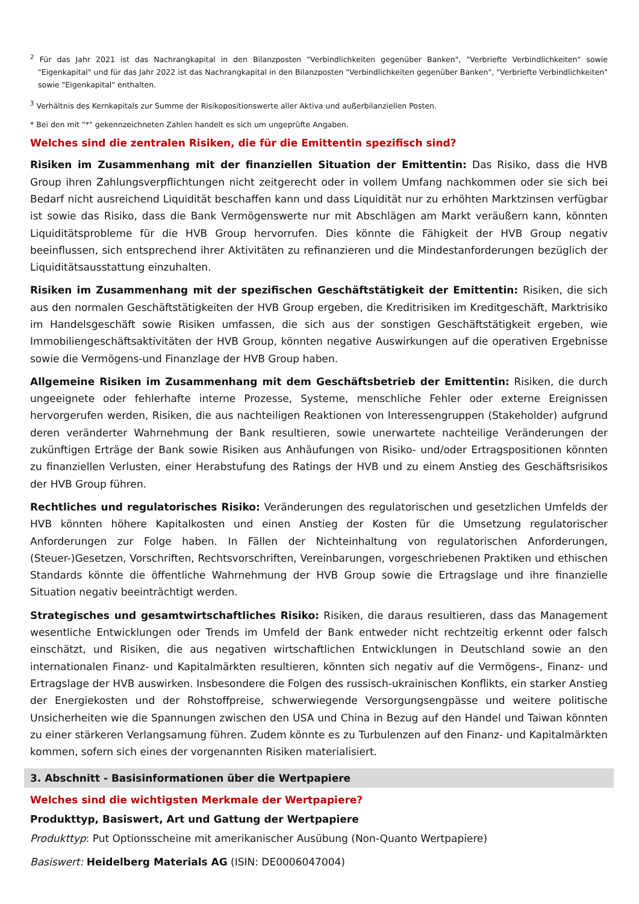<sup>2</sup> Für das Jahr 2021 ist das Nachrangkapital in den Bilanzposten "Verbindlichkeiten gegenüber Banken", "Verbriefte Verbindlichkeiten" sowie "Eigenkapital" und für das Jahr 2022 ist das Nachrangkapital in den Bilanzposten "Verbindlichkeiten gegenüber Banken", "Verbriefte Verbindlichkeiten" sowie "Eigenkapital" enthalten.
<sup>3</sup> Verhältnis des Kernkapitals zur Summe der Risikopositionswerte aller Aktiva und außerbilanziellen Posten.
* Bei den mit "*" gekennzeichneten Zahlen handelt es sich um ungeprüfte Angaben.
Welches sind die zentralen Risiken, die für die Emittentin spezifisch sind?
Risiken im Zusammenhang mit der finanziellen Situation der Emittentin: Das Risiko, dass die HVB Group ihren Zahlungsverpflichtungen nicht zeitgerecht oder in vollem Umfang nachkommen oder sie sich bei Bedarf nicht ausreichend Liquidität beschaffen kann und dass Liquidität nur zu erhöhten Marktzinsen verfügbar ist sowie das Risiko, dass die Bank Vermögenswerte nur mit Abschlägen am Markt veräußern kann, könnten Liquiditätsprobleme für die HVB Group hervorrufen. Dies könnte die Fähigkeit der HVB Group negativ beeinflussen, sich entsprechend ihrer Aktivitäten zu refinanzieren und die Mindestanforderungen bezüglich der Liquiditätsausstattung einzuhalten.
Risiken im Zusammenhang mit der spezifischen Geschäftstätigkeit der Emittentin: Risiken, die sich aus den normalen Geschäftstätigkeiten der HVB Group ergeben, die Kreditrisiken im Kreditgeschäft, Marktrisiko im Handelsgeschäft sowie Risiken umfassen, die sich aus der sonstigen Geschäftstätigkeit ergeben, wie Immobiliengeschäftsaktivitäten der HVB Group, könnten negative Auswirkungen auf die operativen Ergebnisse sowie die Vermögens-und Finanzlage der HVB Group haben.
Allgemeine Risiken im Zusammenhang mit dem Geschäftsbetrieb der Emittentin: Risiken, die durch ungeeignete oder fehlerhafte interne Prozesse, Systeme, menschliche Fehler oder externe Ereignissen hervorgerufen werden, Risiken, die aus nachteiligen Reaktionen von Interessengruppen (Stakeholder) aufgrund deren veränderter Wahrnehmung der Bank resultieren, sowie unerwartete nachteilige Veränderungen der zukünftigen Erträge der Bank sowie Risiken aus Anhäufungen von Risiko- und/oder Ertragspositionen könnten zu finanziellen Verlusten, einer Herabstufung des Ratings der HVB und zu einem Anstieg des Geschäftsrisikos der HVB Group führen.
Rechtliches und regulatorisches Risiko: Veränderungen des regulatorischen und gesetzlichen Umfelds der HVB könnten höhere Kapitalkosten und einen Anstieg der Kosten für die Umsetzung regulatorischer Anforderungen zur Folge haben. In Fällen der Nichteinhaltung von regulatorischen Anforderungen, (Steuer-)Gesetzen, Vorschriften, Rechtsvorschriften, Vereinbarungen, vorgeschriebenen Praktiken und ethischen Standards könnte die öffentliche Wahrnehmung der HVB Group sowie die Ertragslage und ihre finanzielle Situation negativ beeinträchtigt werden.
Strategisches und gesamtwirtschaftliches Risiko: Risiken, die daraus resultieren, dass das Management wesentliche Entwicklungen oder Trends im Umfeld der Bank entweder nicht rechtzeitig erkennt oder falsch einschätzt, und Risiken, die aus negativen wirtschaftlichen Entwicklungen in Deutschland sowie an den internationalen Finanz- und Kapitalmärkten resultieren, könnten sich negativ auf die Vermögens-, Finanz- und Ertragslage der HVB auswirken. Insbesondere die Folgen des russisch-ukrainischen Konflikts, ein starker Anstieg der Energiekosten und der Rohstoffpreise, schwerwiegende Versorgungsengpässe und weitere politische Unsicherheiten wie die Spannungen zwischen den USA und China in Bezug auf den Handel und Taiwan könnten zu einer stärkeren Verlangsamung führen. Zudem könnte es zu Turbulenzen auf den Finanz- und Kapitalmärkten kommen, sofern sich eines der vorgenannten Risiken materialisiert.
3. Abschnitt - Basisinformationen über die Wertpapiere
Welches sind die wichtigsten Merkmale der Wertpapiere?
Produkttyp, Basiswert, Art und Gattung der Wertpapiere
Produkttyp: Put Optionsscheine mit amerikanischer Ausübung (Non-Quanto Wertpapiere)
Basiswert: Heidelberg Materials AG (ISIN: DE0006047004)